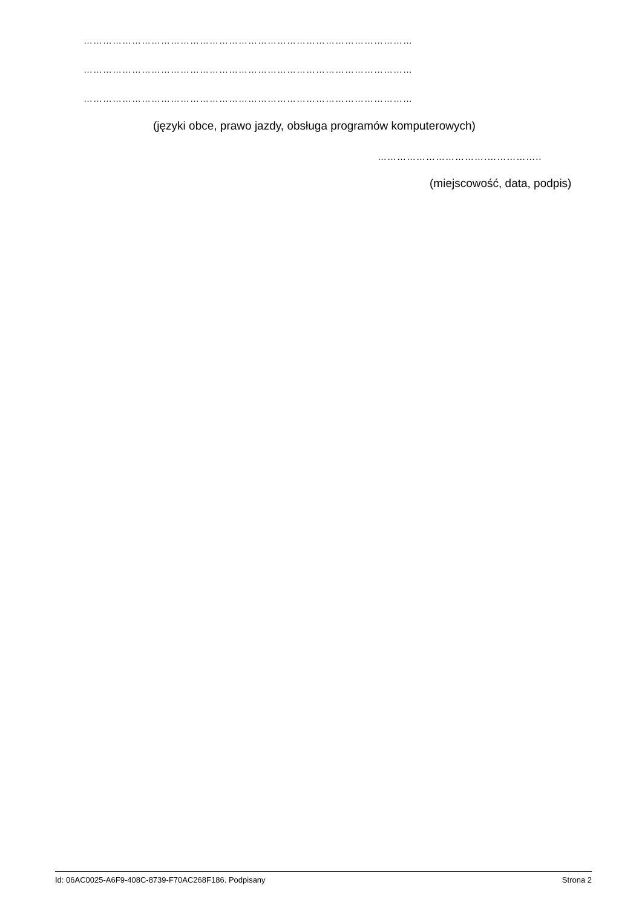…………………………………………………………………………………………
…………………………………………………………………………………………
…………………………………………………………………………………………
(języki obce, prawo jazdy, obsługa programów komputerowych)
…………………………….……………..
(miejscowość, data, podpis)
Id: 06AC0025-A6F9-408C-8739-F70AC268F186. Podpisany Strona 2